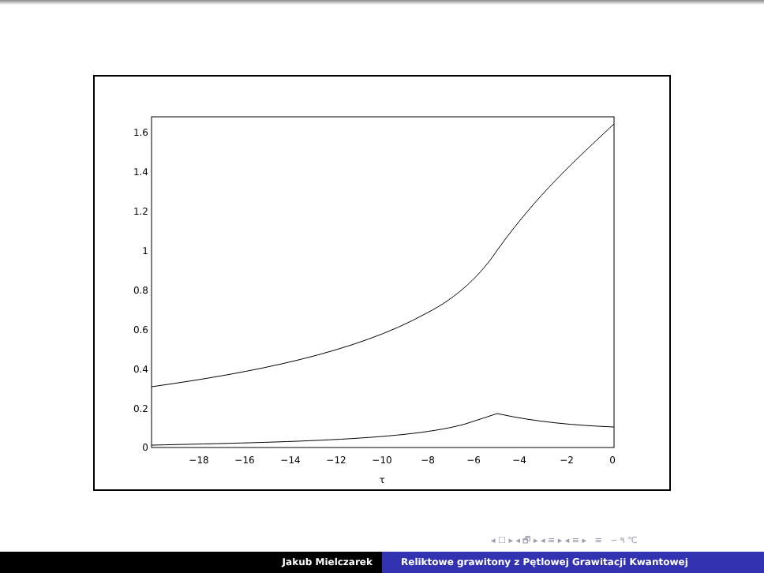0
0.2
0.4
0.6
0.8
1
1.2
1.4
1.6
−18
−16
−14
−12
−10
−8
−6
−4
−2
0
τ
◂ ☐ ▸ ◂ 🗗 ▸ ◂ ≡ ▸ ◂ ≡ ▸ ≡ ∽ ۹ ℃
Jakub Mielczarek Reliktowe grawitony z Pętlowej Grawitacji Kwantowej